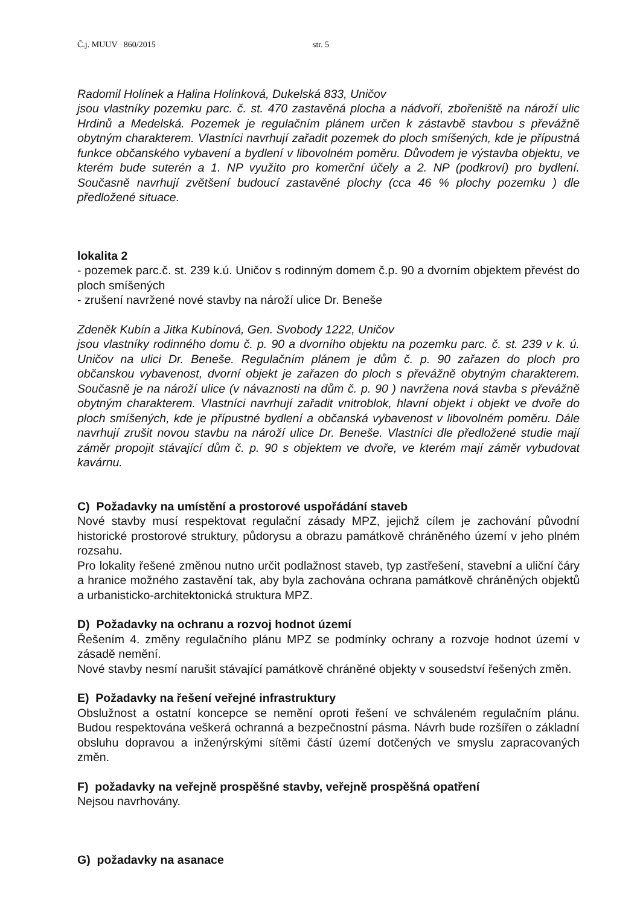Č.j. MUUV 860/2015 str. 5
Radomil Holínek a Halina Holínková, Dukelská 833, Uničov
jsou vlastníky pozemku parc. č. st. 470 zastavěná plocha a nádvoří, zbořeniště na nároží ulic Hrdinů a Medelská. Pozemek je regulačním plánem určen k zástavbě stavbou s převážně obytným charakterem. Vlastníci navrhují zařadit pozemek do ploch smíšených, kde je přípustná funkce občanského vybavení a bydlení v libovolném poměru. Důvodem je výstavba objektu, ve kterém bude suterén a 1. NP využito pro komerční účely a 2. NP (podkroví) pro bydlení. Současně navrhují zvětšení budoucí zastavěné plochy (cca 46 % plochy pozemku ) dle předložené situace.
lokalita 2
- pozemek parc.č. st. 239 k.ú. Uničov s rodinným domem č.p. 90 a dvorním objektem převést do ploch smíšených
- zrušení navržené nové stavby na nároží ulice Dr. Beneše
Zdeněk Kubín a Jitka Kubínová, Gen. Svobody 1222, Uničov
jsou vlastníky rodinného domu č. p. 90 a dvorního objektu na pozemku parc. č. st. 239 v k. ú. Uničov na ulici Dr. Beneše. Regulačním plánem je dům č. p. 90 zařazen do ploch pro občanskou vybavenost, dvorní objekt je zařazen do ploch s převážně obytným charakterem. Současně je na nároží ulice (v návaznosti na dům č. p. 90 ) navržena nová stavba s převážně obytným charakterem. Vlastníci navrhují zařadit vnitroblok, hlavní objekt i objekt ve dvoře do ploch smíšených, kde je přípustné bydlení a občanská vybavenost v libovolném poměru. Dále navrhují zrušit novou stavbu na nároží ulice Dr. Beneše. Vlastníci dle předložené studie mají záměr propojit stávající dům č. p. 90 s objektem ve dvoře, ve kterém mají záměr vybudovat kavárnu.
C) Požadavky na umístění a prostorové uspořádání staveb
Nové stavby musí respektovat regulační zásady MPZ, jejichž cílem je zachování původní historické prostorové struktury, půdorysu a obrazu památkově chráněného území v jeho plném rozsahu.
Pro lokality řešené změnou nutno určit podlažnost staveb, typ zastřešení, stavební a uliční čáry a hranice možného zastavění tak, aby byla zachována ochrana památkově chráněných objektů a urbanisticko-architektonická struktura MPZ.
D) Požadavky na ochranu a rozvoj hodnot území
Řešením 4. změny regulačního plánu MPZ se podmínky ochrany a rozvoje hodnot území v zásadě nemění.
Nové stavby nesmí narušit stávající památkově chráněné objekty v sousedství řešených změn.
E) Požadavky na řešení veřejné infrastruktury
Obslužnost a ostatní koncepce se nemění oproti řešení ve schváleném regulačním plánu. Budou respektována veškerá ochranná a bezpečnostní pásma. Návrh bude rozšířen o základní obsluhu dopravou a inženýrskými sítěmi částí území dotčených ve smyslu zapracovaných změn.
F) požadavky na veřejně prospěšné stavby, veřejně prospěšná opatření
Nejsou navrhovány.
G) požadavky na asanace